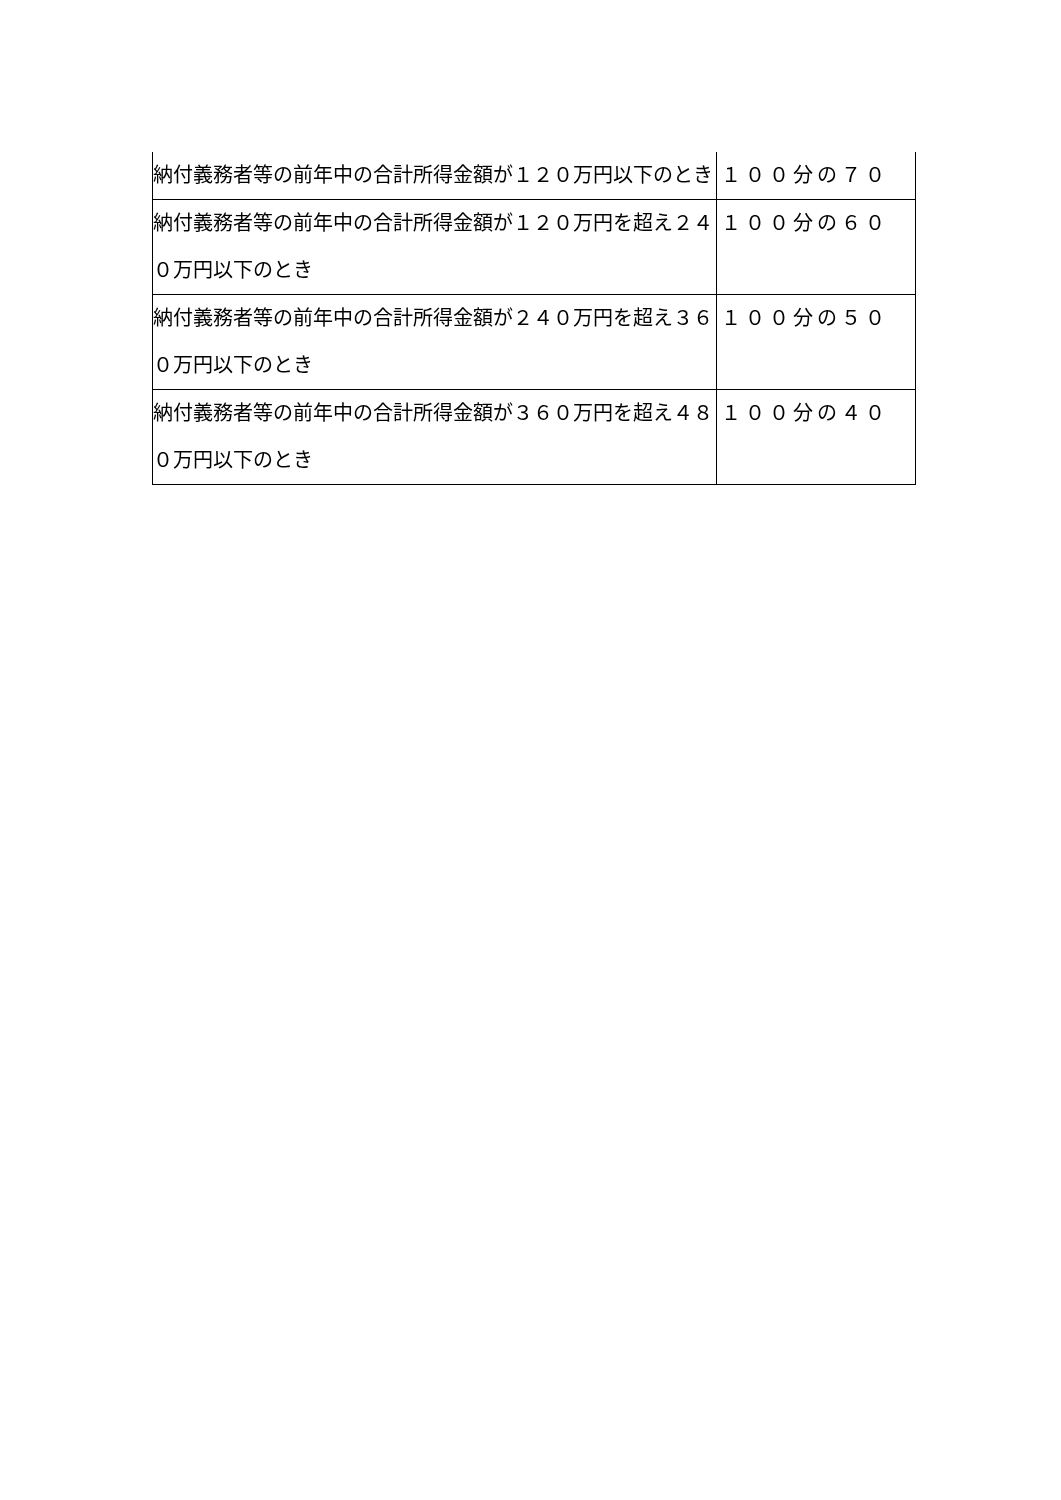| 納付義務者等の前年中の合計所得金額が１２０万円以下のとき | １００分の７０ |
| 納付義務者等の前年中の合計所得金額が１２０万円を超え２４０万円以下のとき | １００分の６０ |
| 納付義務者等の前年中の合計所得金額が２４０万円を超え３６０万円以下のとき | １００分の５０ |
| 納付義務者等の前年中の合計所得金額が３６０万円を超え４８０万円以下のとき | １００分の４０ |